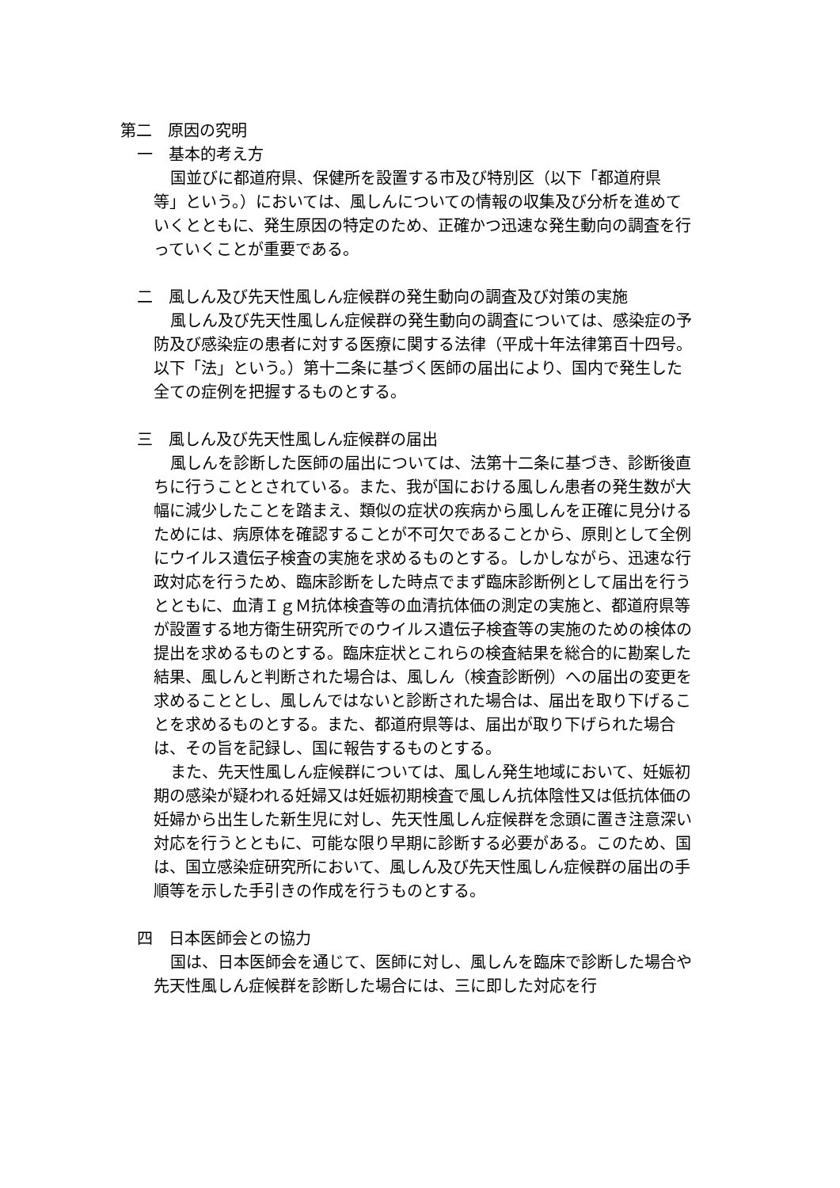第二　原因の究明
一　基本的考え方
国並びに都道府県、保健所を設置する市及び特別区（以下「都道府県等」という。）においては、風しんについての情報の収集及び分析を進めていくとともに、発生原因の特定のため、正確かつ迅速な発生動向の調査を行っていくことが重要である。
二　風しん及び先天性風しん症候群の発生動向の調査及び対策の実施
風しん及び先天性風しん症候群の発生動向の調査については、感染症の予防及び感染症の患者に対する医療に関する法律（平成十年法律第百十四号。以下「法」という。）第十二条に基づく医師の届出により、国内で発生した全ての症例を把握するものとする。
三　風しん及び先天性風しん症候群の届出
風しんを診断した医師の届出については、法第十二条に基づき、診断後直ちに行うこととされている。また、我が国における風しん患者の発生数が大幅に減少したことを踏まえ、類似の症状の疾病から風しんを正確に見分けるためには、病原体を確認することが不可欠であることから、原則として全例にウイルス遺伝子検査の実施を求めるものとする。しかしながら、迅速な行政対応を行うため、臨床診断をした時点でまず臨床診断例として届出を行うとともに、血清ＩｇＭ抗体検査等の血清抗体価の測定の実施と、都道府県等が設置する地方衛生研究所でのウイルス遺伝子検査等の実施のための検体の提出を求めるものとする。臨床症状とこれらの検査結果を総合的に勘案した結果、風しんと判断された場合は、風しん（検査診断例）への届出の変更を求めることとし、風しんではないと診断された場合は、届出を取り下げることを求めるものとする。また、都道府県等は、届出が取り下げられた場合は、その旨を記録し、国に報告するものとする。
また、先天性風しん症候群については、風しん発生地域において、妊娠初期の感染が疑われる妊婦又は妊娠初期検査で風しん抗体陰性又は低抗体価の妊婦から出生した新生児に対し、先天性風しん症候群を念頭に置き注意深い対応を行うとともに、可能な限り早期に診断する必要がある。このため、国は、国立感染症研究所において、風しん及び先天性風しん症候群の届出の手順等を示した手引きの作成を行うものとする。
四　日本医師会との協力
国は、日本医師会を通じて、医師に対し、風しんを臨床で診断した場合や先天性風しん症候群を診断した場合には、三に即した対応を行